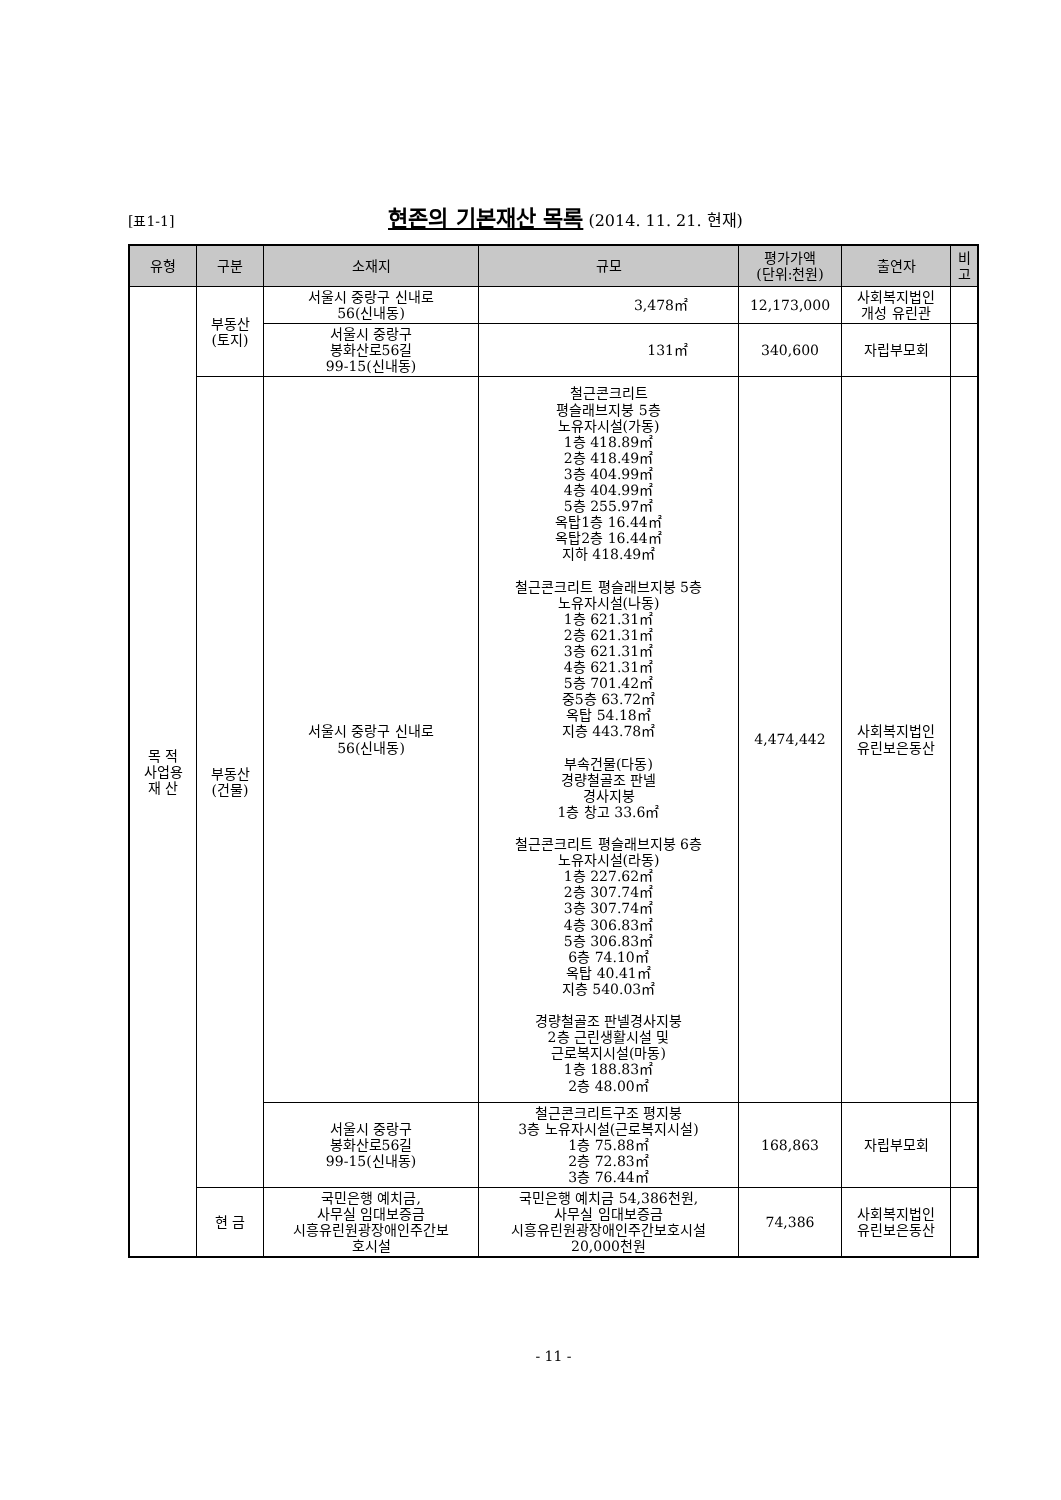[표1-1] 현존의 기본재산 목록 (2014. 11. 21. 현재)
| 유형 | 구분 | 소재지 | 규모 | 평가가액 (단위:천원) | 출연자 | 비고 |
| --- | --- | --- | --- | --- | --- | --- |
| 목 적 사업용 재 산 | 부동산 (토지) | 서울시 중랑구 신내로 56(신내동) | 3,478㎡ | 12,173,000 | 사회복지법인 개성 유린관 | |
| | | 서울시 중랑구 봉화산로56길 99-15(신내동) | 131㎡ | 340,600 | 자립부모회 | |
| | 부동산 (건물) | 서울시 중랑구 신내로 56(신내동) | 철근콘크리트 평슬래브지붕 5층 노유자시설(가동) 1층 418.89㎡ 2층 418.49㎡ 3층 404.99㎡ 4층 404.99㎡ 5층 255.97㎡ 옥탑1층 16.44㎡ 옥탑2층 16.44㎡ 지하 418.49㎡ 철근콘크리트 평슬래브지붕 5층 노유자시설(나동) 1층 621.31㎡ 2층 621.31㎡ 3층 621.31㎡ 4층 621.31㎡ 5층 701.42㎡ 중5층 63.72㎡ 옥탑 54.18㎡ 지층 443.78㎡ 부속건물(다동) 경량철골조 판넬 경사지붕 1층 창고 33.6㎡ 철근콘크리트 평슬래브지붕 6층 노유자시설(라동) 1층 227.62㎡ 2층 307.74㎡ 3층 307.74㎡ 4층 306.83㎡ 5층 306.83㎡ 6층 74.10㎡ 옥탑 40.41㎡ 지층 540.03㎡ 경량철골조 판넬경사지붕 2층 근린생활시설 및 근로복지시설(마동) 1층 188.83㎡ 2층 48.00㎡ | 4,474,442 | 사회복지법인 유린보은동산 | |
| | | 서울시 중랑구 봉화산로56길 99-15(신내동) | 철근콘크리트구조 평지붕 3층 노유자시설(근로복지시설) 1층 75.88㎡ 2층 72.83㎡ 3층 76.44㎡ | 168,863 | 자립부모회 | |
| | 현 금 | 국민은행 예치금, 사무실 임대보증금 시흥유린원광장애인주간보 호시설 | 국민은행 예치금 54,386천원, 사무실 임대보증금 시흥유린원광장애인주간보호시설 20,000천원 | 74,386 | 사회복지법인 유린보은동산 | |
- 11 -